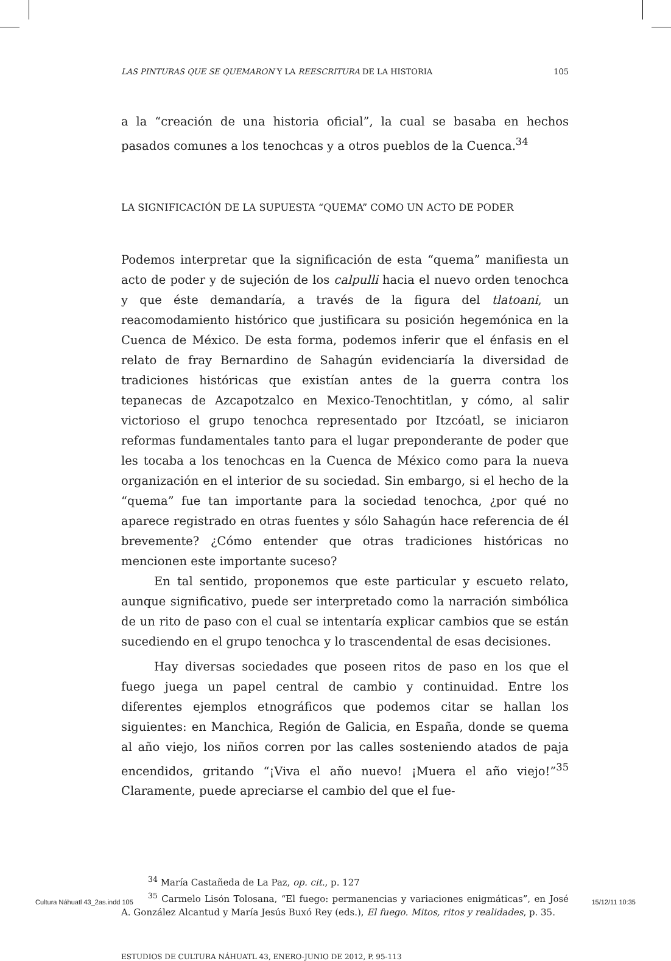LAS PINTURAS QUE SE QUEMARON Y LA REESCRITURA DE LA HISTORIA 105
a la “creación de una historia oficial”, la cual se basaba en hechos pasados comunes a los tenochcas y a otros pueblos de la Cuenca.<sup>34</sup>
LA SIGNIFICACIÓN DE LA SUPUESTA “QUEMA” COMO UN ACTO DE PODER
Podemos interpretar que la significación de esta “quema” manifiesta un acto de poder y de sujeción de los calpulli hacia el nuevo orden tenochca y que éste demandaría, a través de la figura del tlatoani, un reacomodamiento histórico que justificara su posición hegemónica en la Cuenca de México. De esta forma, podemos inferir que el énfasis en el relato de fray Bernardino de Sahagún evidenciaría la diversidad de tradiciones históricas que existían antes de la guerra contra los tepanecas de Azcapotzalco en Mexico-Tenochtitlan, y cómo, al salir victorioso el grupo tenochca representado por Itzcóatl, se iniciaron reformas fundamentales tanto para el lugar preponderante de poder que les tocaba a los tenochcas en la Cuenca de México como para la nueva organización en el interior de su sociedad. Sin embargo, si el hecho de la “quema” fue tan importante para la sociedad tenochca, ¿por qué no aparece registrado en otras fuentes y sólo Sahagún hace referencia de él brevemente? ¿Cómo entender que otras tradiciones históricas no mencionen este importante suceso?
En tal sentido, proponemos que este particular y escueto relato, aunque significativo, puede ser interpretado como la narración simbólica de un rito de paso con el cual se intentaría explicar cambios que se están sucediendo en el grupo tenochca y lo trascendental de esas decisiones.
Hay diversas sociedades que poseen ritos de paso en los que el fuego juega un papel central de cambio y continuidad. Entre los diferentes ejemplos etnográficos que podemos citar se hallan los siguientes: en Manchica, Región de Galicia, en España, donde se quema al año viejo, los niños corren por las calles sosteniendo atados de paja encendidos, gritando “¡Viva el año nuevo! ¡Muera el año viejo!”<sup>35</sup> Claramente, puede apreciarse el cambio del que el fue-
<sup>34</sup> María Castañeda de La Paz, op. cit., p. 127
<sup>35</sup> Carmelo Lisón Tolosana, “El fuego: permanencias y variaciones enigmáticas”, en José A. González Alcantud y María Jesús Buxó Rey (eds.), El fuego. Mitos, ritos y realidades, p. 35.
ESTUDIOS DE CULTURA NÁHUATL 43, ENERO-JUNIO DE 2012, P. 95-113
Cultura Náhuatl 43_2as.indd 105 15/12/11 10:35